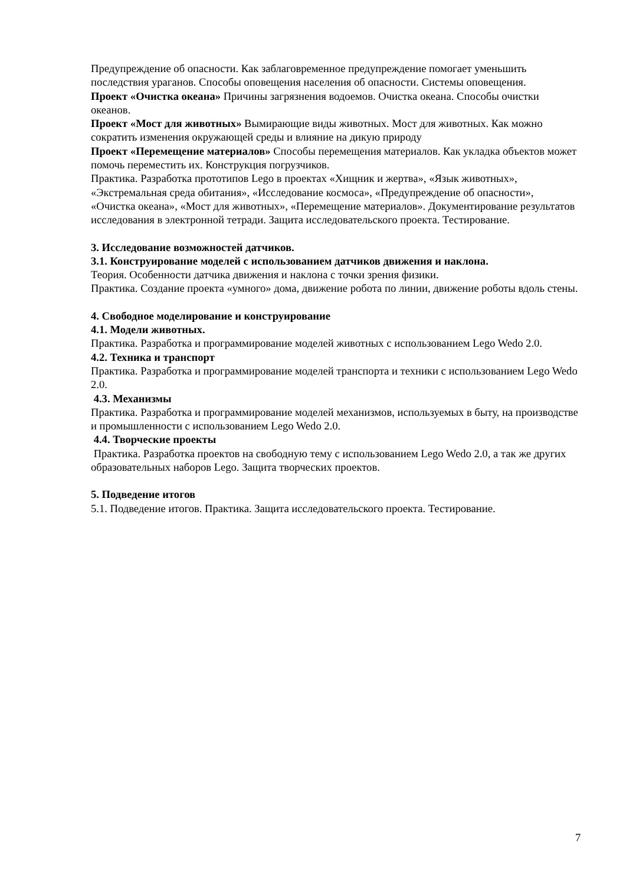Предупреждение об опасности. Как заблаговременное предупреждение помогает уменьшить последствия ураганов. Способы оповещения населения об опасности. Системы оповещения.
Проект «Очистка океана» Причины загрязнения водоемов. Очистка океана. Способы очистки океанов.
Проект «Мост для животных» Вымирающие виды животных. Мост для животных. Как можно сократить изменения окружающей среды и влияние на дикую природу
Проект «Перемещение материалов» Способы перемещения материалов. Как укладка объектов может помочь переместить их. Конструкция погрузчиков.
Практика. Разработка прототипов Lego в проектах «Хищник и жертва», «Язык животных», «Экстремальная среда обитания», «Исследование космоса», «Предупреждение об опасности», «Очистка океана», «Мост для животных», «Перемещение материалов». Документирование результатов исследования в электронной тетради. Защита исследовательского проекта. Тестирование.
3. Исследование возможностей датчиков.
3.1. Конструирование моделей с использованием датчиков движения и наклона.
Теория. Особенности датчика движения и наклона с точки зрения физики.
Практика. Создание проекта «умного» дома, движение робота по линии, движение роботы вдоль стены.
4. Свободное моделирование и конструирование
4.1. Модели животных.
Практика. Разработка и программирование моделей животных с использованием Lego Wedo 2.0.
4.2. Техника и транспорт
Практика. Разработка и программирование моделей транспорта и техники с использованием Lego Wedo 2.0.
4.3. Механизмы
Практика. Разработка и программирование моделей механизмов, используемых в быту, на производстве и промышленности с использованием Lego Wedo 2.0.
4.4. Творческие проекты
Практика. Разработка проектов на свободную тему с использованием Lego Wedo 2.0, а так же других образовательных наборов Lego. Защита творческих проектов.
5. Подведение итогов
5.1. Подведение итогов. Практика. Защита исследовательского проекта. Тестирование.
7